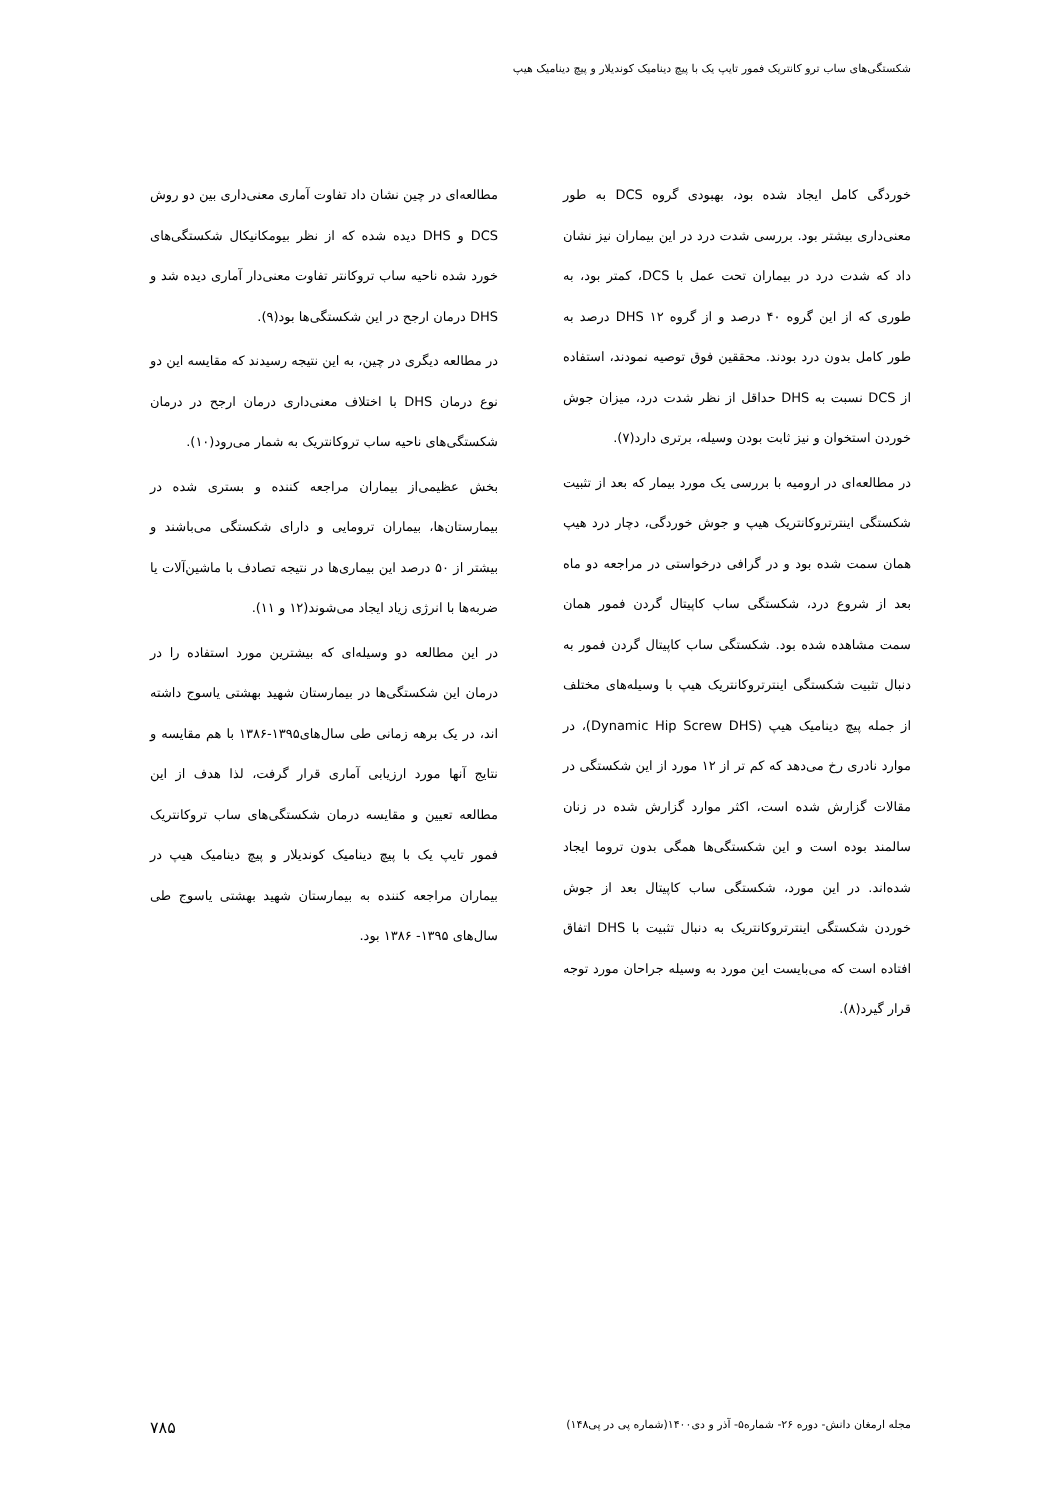شکستگی‌های ساب ترو کانتریک فمور تایپ یک با پیچ دینامیک کوندیلار و پیچ دینامیک هیپ
خوردگی کامل ایجاد شده بود، بهبودی گروه DCS به طور معنی‌داری بیشتر بود. بررسی شدت درد در این بیماران نیز نشان داد که شدت درد در بیماران تحت عمل با DCS، کمتر بود، به طوری که از این گروه ۴۰ درصد و از گروه DHS ۱۲ درصد به طور کامل بدون درد بودند. محققین فوق توصیه نمودند، استفاده از DCS نسبت به DHS حداقل از نظر شدت درد، میزان جوش خوردن استخوان و نیز ثابت بودن وسیله، برتری دارد(۷).
در مطالعه‌ای در ارومیه با بررسی یک مورد بیمار که بعد از تثبیت شکستگی اینترتروکانتریک هیپ و جوش خوردگی، دچار درد هیپ همان سمت شده بود و در گرافی درخواستی در مراجعه دو ماه بعد از شروع درد، شکستگی ساب کاپیتال گردن فمور همان سمت مشاهده شده بود. شکستگی ساب کاپیتال گردن فمور به دنبال تثبیت شکستگی اینترتروکانتریک هیپ با وسیله‌های مختلف از جمله پیچ دینامیک هیپ (Dynamic Hip Screw DHS)، در موارد نادری رخ می‌دهد که کم تر از ۱۲ مورد از این شکستگی در مقالات گزارش شده است، اکثر موارد گزارش شده در زنان سالمند بوده است و این شکستگی‌ها همگی بدون تروما ایجاد شده‌اند. در این مورد، شکستگی ساب کاپیتال بعد از جوش خوردن شکستگی اینترتروکانتریک به دنبال تثبیت با DHS اتفاق افتاده است که می‌بایست این مورد به وسیله جراحان مورد توجه قرار گیرد(۸).
مطالعه‌ای در چین نشان داد تفاوت آماری معنی‌داری بین دو روش DCS و DHS دیده شده که از نظر بیومکانیکال شکستگی‌های خورد شده ناحیه ساب تروکانتر تفاوت معنی‌دار آماری دیده شد و DHS درمان ارجح در این شکستگی‌ها بود(۹).
در مطالعه دیگری در چین، به این نتیجه رسیدند که مقایسه این دو نوع درمان DHS با اختلاف معنی‌داری درمان ارجح در درمان شکستگی‌های ناحیه ساب تروکانتریک به شمار می‌رود(۱۰).
بخش عظیمی‌از بیماران مراجعه کننده و بستری شده در بیمارستان‌ها، بیماران ترومایی و دارای شکستگی می‌باشند و بیشتر از ۵۰ درصد این بیماری‌ها در نتیجه تصادف با ماشین‌آلات یا ضربه‌ها با انرژی زیاد ایجاد می‌شوند(۱۲ و ۱۱).
در این مطالعه دو وسیله‌ای که بیشترین مورد استفاده را در درمان این شکستگی‌ها در بیمارستان شهید بهشتی یاسوج داشته اند، در یک برهه زمانی طی سال‌های۱۳۹۵-۱۳۸۶ با هم مقایسه و نتایج آنها مورد ارزیابی آماری قرار گرفت، لذا هدف از این مطالعه تعیین و مقایسه درمان شکستگی‌های ساب تروکانتریک فمور تایپ یک با پیچ دینامیک کوندیلار و پیچ دینامیک هیپ در بیماران مراجعه کننده به بیمارستان شهید بهشتی یاسوج طی سال‌های ۱۳۹۵- ۱۳۸۶ بود.
مجله ارمغان دانش- دوره ۲۶- شماره۵- آذر و دی۱۴۰۰(شماره پی در پی۱۴۸) ۷۸۵